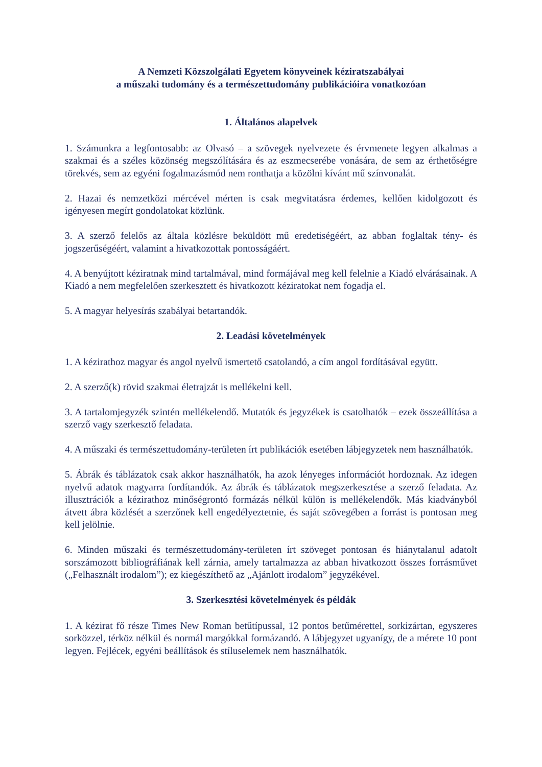A Nemzeti Közszolgálati Egyetem könyveinek kéziratszabályai
a műszaki tudomány és a természettudomány publikációira vonatkozóan
1. Általános alapelvek
1. Számunkra a legfontosabb: az Olvasó – a szövegek nyelvezete és érvmenete legyen alkalmas a szakmai és a széles közönség megszólítására és az eszmecserébe vonására, de sem az érthetőségre törekvés, sem az egyéni fogalmazásmód nem ronthatja a közölni kívánt mű színvonalát.
2. Hazai és nemzetközi mércével mérten is csak megvitatásra érdemes, kellően kidolgozott és igényesen megírt gondolatokat közlünk.
3. A szerző felelős az általa közlésre beküldött mű eredetiségéért, az abban foglaltak tény- és jogszerűségéért, valamint a hivatkozottak pontosságáért.
4. A benyújtott kéziratnak mind tartalmával, mind formájával meg kell felelnie a Kiadó elvárásainak. A Kiadó a nem megfelelően szerkesztett és hivatkozott kéziratokat nem fogadja el.
5. A magyar helyesírás szabályai betartandók.
2. Leadási követelmények
1. A kézirathoz magyar és angol nyelvű ismertető csatolandó, a cím angol fordításával együtt.
2. A szerző(k) rövid szakmai életrajzát is mellékelni kell.
3. A tartalomjegyzék szintén mellékelendő. Mutatók és jegyzékek is csatolhatók – ezek összeállítása a szerző vagy szerkesztő feladata.
4. A műszaki és természettudomány-területen írt publikációk esetében lábjegyzetek nem használhatók.
5. Ábrák és táblázatok csak akkor használhatók, ha azok lényeges információt hordoznak. Az idegen nyelvű adatok magyarra fordítandók. Az ábrák és táblázatok megszerkesztése a szerző feladata. Az illusztrációk a kézirathoz minőségrontó formázás nélkül külön is mellékelendők. Más kiadványból átvett ábra közlését a szerzőnek kell engedélyeztetnie, és saját szövegében a forrást is pontosan meg kell jelölnie.
6. Minden műszaki és természettudomány-területen írt szöveget pontosan és hiánytalanul adatolt sorszámozott bibliográfiának kell zárnia, amely tartalmazza az abban hivatkozott összes forrásművet („Felhasznált irodalom”); ez kiegészíthető az „Ajánlott irodalom” jegyzékével.
3. Szerkesztési követelmények és példák
1. A kézirat fő része Times New Roman betűtípussal, 12 pontos betűmérettel, sorkizártan, egyszeres sorközzel, térköz nélkül és normál margókkal formázandó. A lábjegyzet ugyanígy, de a mérete 10 pont legyen. Fejlécek, egyéni beállítások és stíluselemek nem használhatók.